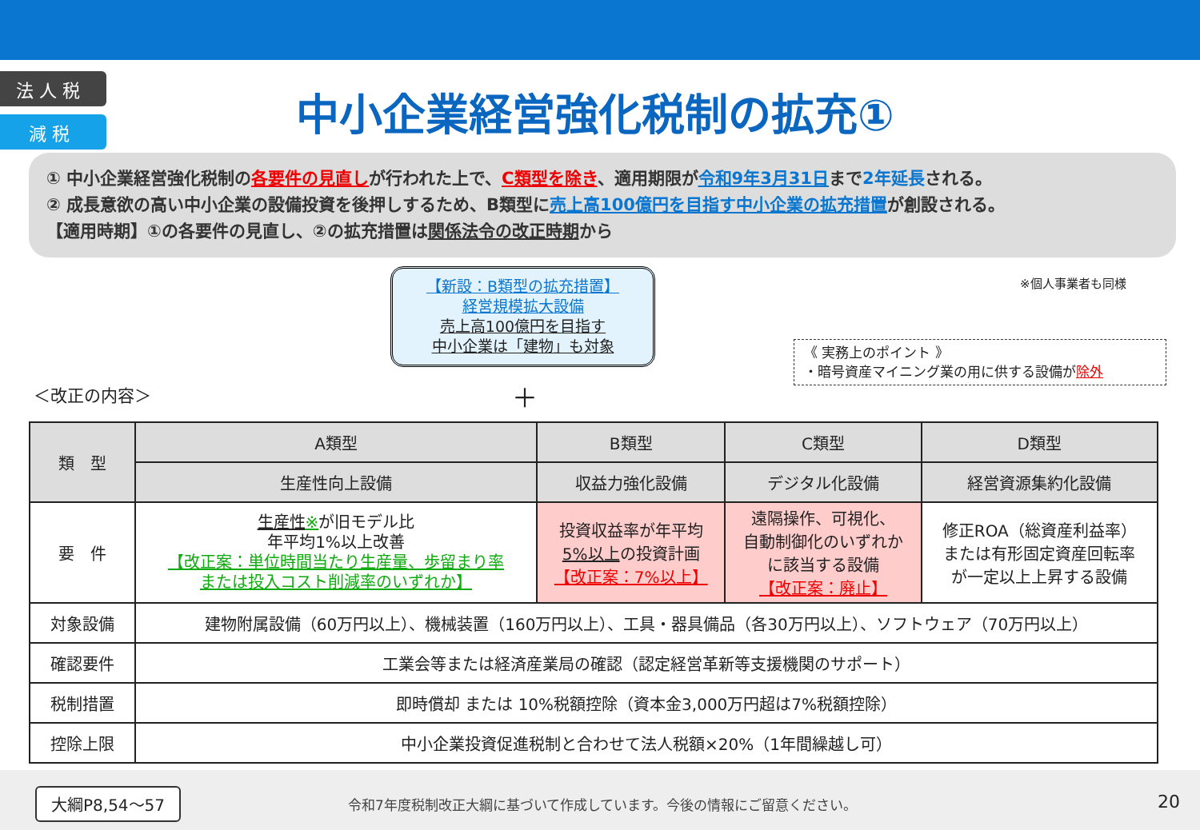法 人 税
減 税
中小企業経営強化税制の拡充①
① 中小企業経営強化税制の各要件の見直しが行われた上で、C類型を除き、適用期限が令和9年3月31日まで2年延長される。
② 成長意欲の高い中小企業の設備投資を後押しするため、B類型に売上高100億円を目指す中小企業の拡充措置が創設される。
【適用時期】①の各要件の見直し、②の拡充措置は関係法令の改正時期から
【新設：B類型の拡充措置】
経営規模拡大設備
売上高100億円を目指す
中小企業は「建物」も対象
※個人事業者も同様
《 実務上のポイント 》
・暗号資産マイニング業の用に供する設備が除外
＜改正の内容＞ ＋
| 類 型 | A類型 | B類型 | C類型 | D類型 |
| --- | --- | --- | --- | --- |
| | 生産性向上設備 | 収益力強化設備 | デジタル化設備 | 経営資源集約化設備 |
| 要 件 | 生産性 ※ が旧モデル比 年平均1%以上改善 【改正案：単位時間当たり生産量、歩留まり率 または投入コスト削減率のいずれか】 | 投資収益率が年平均 5%以上 の投資計画 【改正案：7%以上】 | 遠隔操作、可視化、 自動制御化のいずれか に該当する設備 【改正案：廃止】 | 修正ROA（総資産利益率） または有形固定資産回転率 が一定以上上昇する設備 |
| 対象設備 | 建物附属設備（60万円以上）、機械装置（160万円以上）、工具・器具備品（各30万円以上）、ソフトウェア（70万円以上） | | | |
| 確認要件 | 工業会等または経済産業局の確認（認定経営革新等支援機関のサポート） | | | |
| 税制措置 | 即時償却 または 10%税額控除（資本金3,000万円超は7%税額控除） | | | |
| 控除上限 | 中小企業投資促進税制と合わせて法人税額×20%（1年間繰越し可） | | | |
大綱P8,54～57
令和7年度税制改正大綱に基づいて作成しています。今後の情報にご留意ください。
20